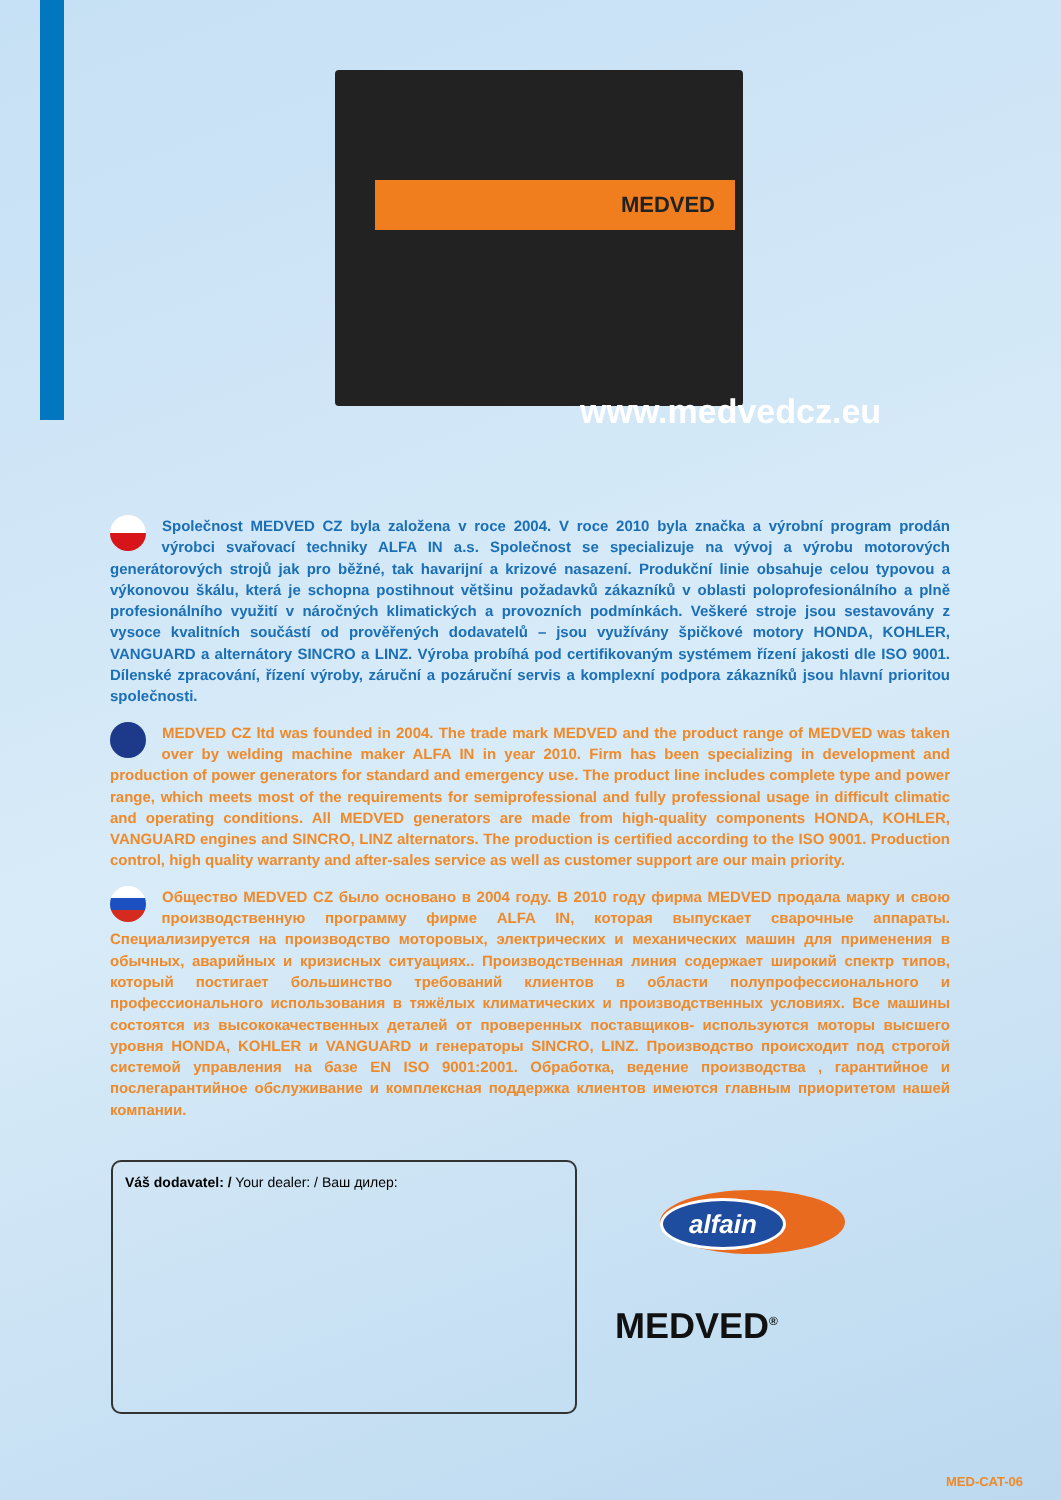MEDVED
www.medvedcz.eu
Společnost MEDVED CZ byla založena v roce 2004. V roce 2010 byla značka a výrobní program prodán výrobci svařovací techniky ALFA IN a.s. Společnost se specializuje na vývoj a výrobu motorových generátorových strojů jak pro běžné, tak havarijní a krizové nasazení. Produkční linie obsahuje celou typovou a výkonovou škálu, která je schopna postihnout většinu požadavků zákazníků v oblasti poloprofesionálního a plně profesionálního využití v náročných klimatických a provozních podmínkách. Veškeré stroje jsou sestavovány z vysoce kvalitních součástí od prověřených dodavatelů – jsou využívány špičkové motory HONDA, KOHLER, VANGUARD a alternátory SINCRO a LINZ. Výroba probíhá pod certifikovaným systémem řízení jakosti dle ISO 9001. Dílenské zpracování, řízení výroby, záruční a pozáruční servis a komplexní podpora zákazníků jsou hlavní prioritou společnosti.
MEDVED CZ ltd was founded in 2004. The trade mark MEDVED and the product range of MEDVED was taken over by welding machine maker ALFA IN in year 2010. Firm has been specializing in development and production of power generators for standard and emergency use. The product line includes complete type and power range, which meets most of the requirements for semiprofessional and fully professional usage in difficult climatic and operating conditions. All MEDVED generators are made from high-quality components HONDA, KOHLER, VANGUARD engines and SINCRO, LINZ alternators. The production is certified according to the ISO 9001. Production control, high quality warranty and after-sales service as well as customer support are our main priority.
Общество MEDVED CZ было основано в 2004 году. В 2010 году фирма MEDVED продала марку и свою производственную программу фирме ALFA IN, которая выпускает сварочные аппараты. Специализируется на производство моторовых, электрических и механических машин для применения в обычных, аварийных и кризисных ситуациях.. Производственная линия содержает широкий спектр типов, который постигает большинство требований клиентов в области полупрофессионального и профессионального использования в тяжёлых климатических и производственных условиях. Все машины состоятся из высококачественных деталей от проверенных поставщиков- используются моторы высшего уровня HONDA, KOHLER и VANGUARD и генераторы SINCRO, LINZ. Производство происходит под строгой системой управления на базе EN ISO 9001:2001. Обработка, ведение производства , гарантийное и послегарантийное обслуживание и комплексная поддержка клиентов имеются главным приоритетом нашей компании.
Váš dodavatel: / Your dealer: / Ваш дилер:
alfain
MEDVED<sup>®</sup>
MED-CAT-06